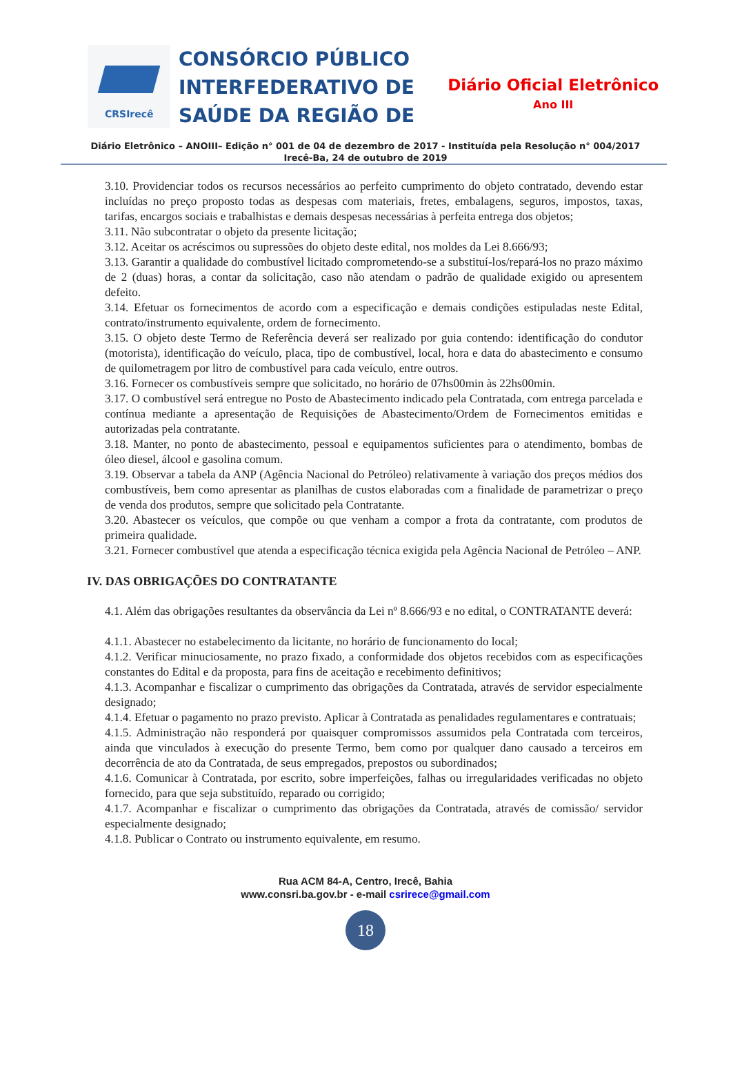CRSIrecê
CONSÓRCIO PÚBLICO
INTERFEDERATIVO DE
SAÚDE DA REGIÃO DE
Diário Oficial Eletrônico
Ano III
Diário Eletrônico – ANOIII– Edição n° 001 de 04 de dezembro de 2017 - Instituída pela Resolução n° 004/2017
Irecê-Ba, 24 de outubro de 2019
3.10. Providenciar todos os recursos necessários ao perfeito cumprimento do objeto contratado, devendo estar incluídas no preço proposto todas as despesas com materiais, fretes, embalagens, seguros, impostos, taxas, tarifas, encargos sociais e trabalhistas e demais despesas necessárias à perfeita entrega dos objetos;
3.11. Não subcontratar o objeto da presente licitação;
3.12. Aceitar os acréscimos ou supressões do objeto deste edital, nos moldes da Lei 8.666/93;
3.13. Garantir a qualidade do combustível licitado comprometendo-se a substituí-los/repará-los no prazo máximo de 2 (duas) horas, a contar da solicitação, caso não atendam o padrão de qualidade exigido ou apresentem defeito.
3.14. Efetuar os fornecimentos de acordo com a especificação e demais condições estipuladas neste Edital, contrato/instrumento equivalente, ordem de fornecimento.
3.15. O objeto deste Termo de Referência deverá ser realizado por guia contendo: identificação do condutor (motorista), identificação do veículo, placa, tipo de combustível, local, hora e data do abastecimento e consumo de quilometragem por litro de combustível para cada veículo, entre outros.
3.16. Fornecer os combustíveis sempre que solicitado, no horário de 07hs00min às 22hs00min.
3.17. O combustível será entregue no Posto de Abastecimento indicado pela Contratada, com entrega parcelada e contínua mediante a apresentação de Requisições de Abastecimento/Ordem de Fornecimentos emitidas e autorizadas pela contratante.
3.18. Manter, no ponto de abastecimento, pessoal e equipamentos suficientes para o atendimento, bombas de óleo diesel, álcool e gasolina comum.
3.19. Observar a tabela da ANP (Agência Nacional do Petróleo) relativamente à variação dos preços médios dos combustíveis, bem como apresentar as planilhas de custos elaboradas com a finalidade de parametrizar o preço de venda dos produtos, sempre que solicitado pela Contratante.
3.20. Abastecer os veículos, que compõe ou que venham a compor a frota da contratante, com produtos de primeira qualidade.
3.21. Fornecer combustível que atenda a especificação técnica exigida pela Agência Nacional de Petróleo – ANP.
IV. DAS OBRIGAÇÕES DO CONTRATANTE
4.1. Além das obrigações resultantes da observância da Lei nº 8.666/93 e no edital, o CONTRATANTE deverá:
4.1.1. Abastecer no estabelecimento da licitante, no horário de funcionamento do local;
4.1.2. Verificar minuciosamente, no prazo fixado, a conformidade dos objetos recebidos com as especificações constantes do Edital e da proposta, para fins de aceitação e recebimento definitivos;
4.1.3. Acompanhar e fiscalizar o cumprimento das obrigações da Contratada, através de servidor especialmente designado;
4.1.4. Efetuar o pagamento no prazo previsto. Aplicar à Contratada as penalidades regulamentares e contratuais;
4.1.5. Administração não responderá por quaisquer compromissos assumidos pela Contratada com terceiros, ainda que vinculados à execução do presente Termo, bem como por qualquer dano causado a terceiros em decorrência de ato da Contratada, de seus empregados, prepostos ou subordinados;
4.1.6. Comunicar à Contratada, por escrito, sobre imperfeições, falhas ou irregularidades verificadas no objeto fornecido, para que seja substituído, reparado ou corrigido;
4.1.7. Acompanhar e fiscalizar o cumprimento das obrigações da Contratada, através de comissão/ servidor especialmente designado;
4.1.8. Publicar o Contrato ou instrumento equivalente, em resumo.
Rua ACM 84-A, Centro, Irecê, Bahia
www.consri.ba.gov.br - e-mail csrirece@gmail.com
18